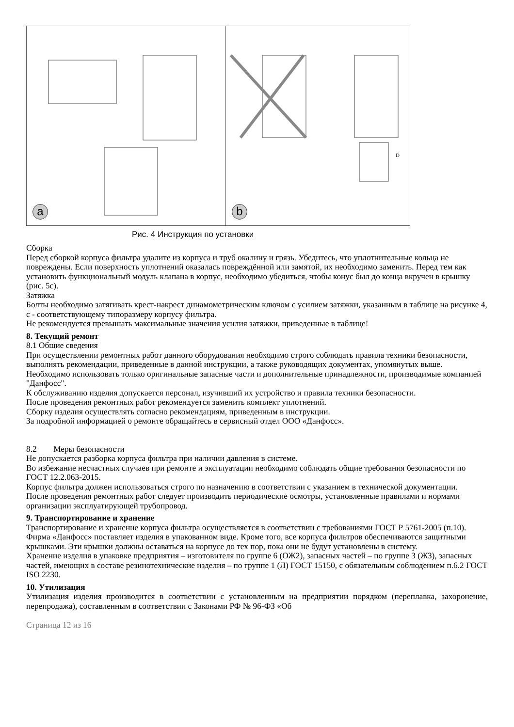a
D
b
Рис. 4 Инструкция по установки
Сборка
Перед сборкой корпуса фильтра удалите из корпуса и труб окалину и грязь. Убедитесь, что уплотнительные кольца не повреждены. Если поверхность уплотнений оказалась повреждённой или замятой, их необходимо заменить. Перед тем как установить функциональный модуль клапана в корпус, необходимо убедиться, чтобы конус был до конца вкручен в крышку (рис. 5с).
Затяжка
Болты необходимо затягивать крест-накрест динамометрическим ключом с усилием затяжки, указанным в таблице на рисунке 4, с - соответствующему типоразмеру корпусу фильтра.
Не рекомендуется превышать максимальные значения усилия затяжки, приведенные в таблице!
8. Текущий ремонт
8.1 Общие сведения
При осуществлении ремонтных работ данного оборудования необходимо строго соблюдать правила техники безопасности, выполнять рекомендации, приведенные в данной инструкции, а также руководящих документах, упомянутых выше.
Необходимо использовать только оригинальные запасные части и дополнительные принадлежности, производимые компанией "Данфосс".
К обслуживанию изделия допускается персонал, изучивший их устройство и правила техники безопасности.
После проведения ремонтных работ рекомендуется заменить комплект уплотнений.
Сборку изделия осуществлять согласно рекомендациям, приведенным в инструкции.
За подробной информацией о ремонте обращайтесь в сервисный отдел ООО «Данфосс».
8.2 Меры безопасности
Не допускается разборка корпуса фильтра при наличии давления в системе.
Во избежание несчастных случаев при ремонте и эксплуатации необходимо соблюдать общие требования безопасности по ГОСТ 12.2.063-2015.
Корпус фильтра должен использоваться строго по назначению в соответствии с указанием в технической документации.
После проведения ремонтных работ следует производить периодические осмотры, установленные правилами и нормами организации эксплуатирующей трубопровод.
9. Транспортирование и хранение
Транспортирование и хранение корпуса фильтра осуществляется в соответствии с требованиями ГОСТ Р 5761-2005 (п.10). Фирма «Данфосс» поставляет изделия в упакованном виде. Кроме того, все корпуса фильтров обеспечиваются защитными крышками. Эти крышки должны оставаться на корпусе до тех пор, пока они не будут установлены в систему.
Хранение изделия в упаковке предприятия – изготовителя по группе 6 (ОЖ2), запасных частей – по группе 3 (ЖЗ), запасных частей, имеющих в составе резинотехнические изделия – по группе 1 (Л) ГОСТ 15150, с обязательным соблюдением п.6.2 ГОСТ ISO 2230.
10. Утилизация
Утилизация изделия производится в соответствии с установленным на предприятии порядком (переплавка, захоронение, перепродажа), составленным в соответствии с Законами РФ № 96-ФЗ «Об
Страница 12 из 16